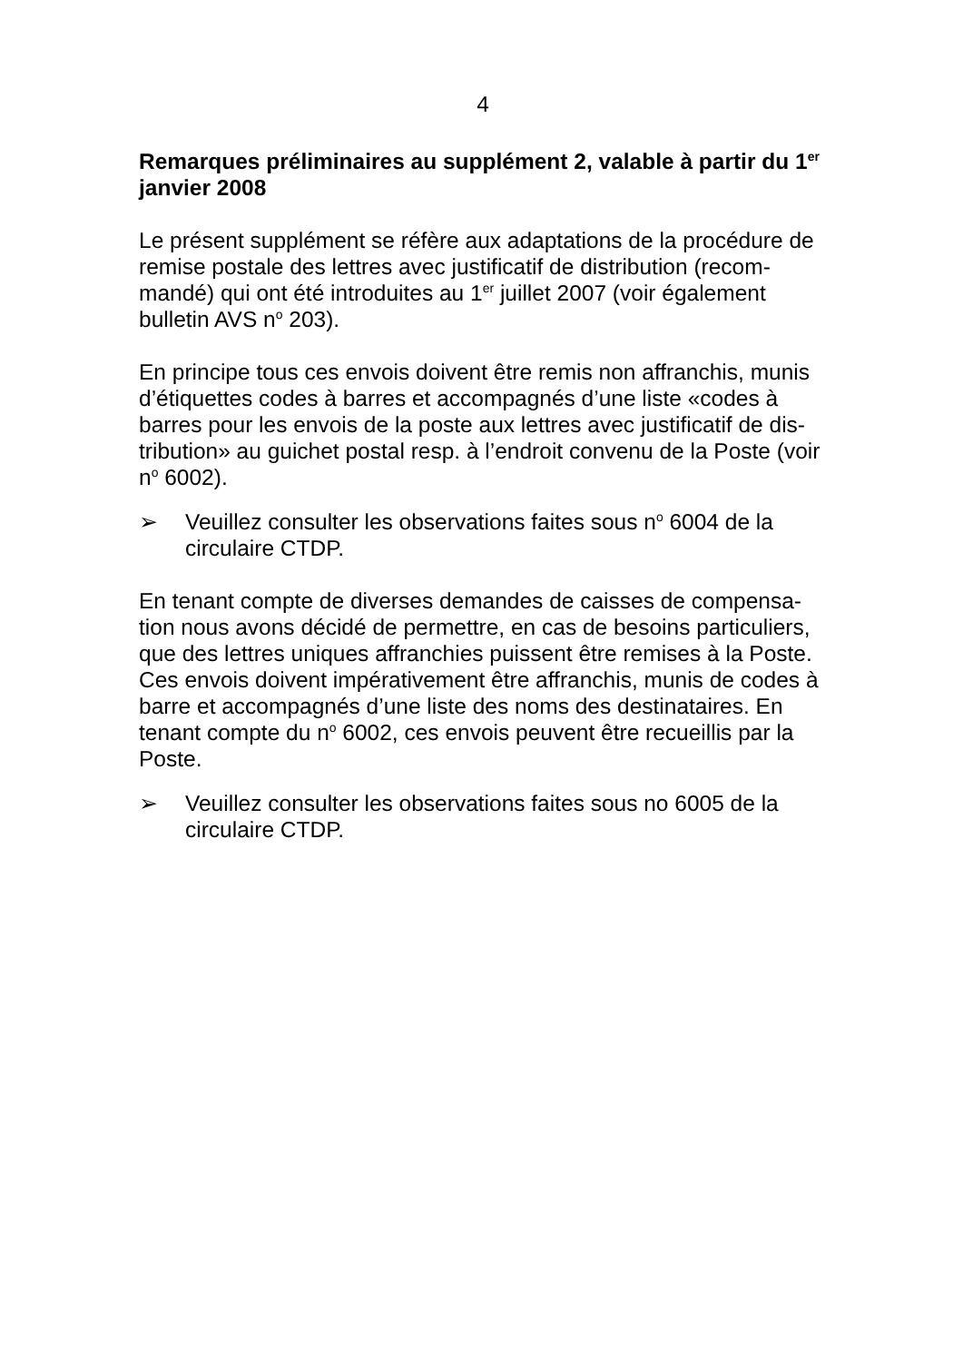4
Remarques préliminaires au supplément 2, valable à partir du 1<sup>er</sup> janvier 2008
Le présent supplément se réfère aux adaptations de la procédure de remise postale des lettres avec justificatif de distribution (recom-mandé) qui ont été introduites au 1<sup>er</sup> juillet 2007 (voir également bulletin AVS n<sup>o</sup> 203).
En principe tous ces envois doivent être remis non affranchis, munis d’étiquettes codes à barres et accompagnés d’une liste «codes à barres pour les envois de la poste aux lettres avec justificatif de dis-tribution» au guichet postal resp. à l’endroit convenu de la Poste (voir n<sup>o</sup> 6002).
➢ Veuillez consulter les observations faites sous n<sup>o</sup> 6004 de la circulaire CTDP.
En tenant compte de diverses demandes de caisses de compensa-tion nous avons décidé de permettre, en cas de besoins particuliers, que des lettres uniques affranchies puissent être remises à la Poste. Ces envois doivent impérativement être affranchis, munis de codes à barre et accompagnés d’une liste des noms des destinataires. En tenant compte du n<sup>o</sup> 6002, ces envois peuvent être recueillis par la Poste.
➢ Veuillez consulter les observations faites sous no 6005 de la circulaire CTDP.